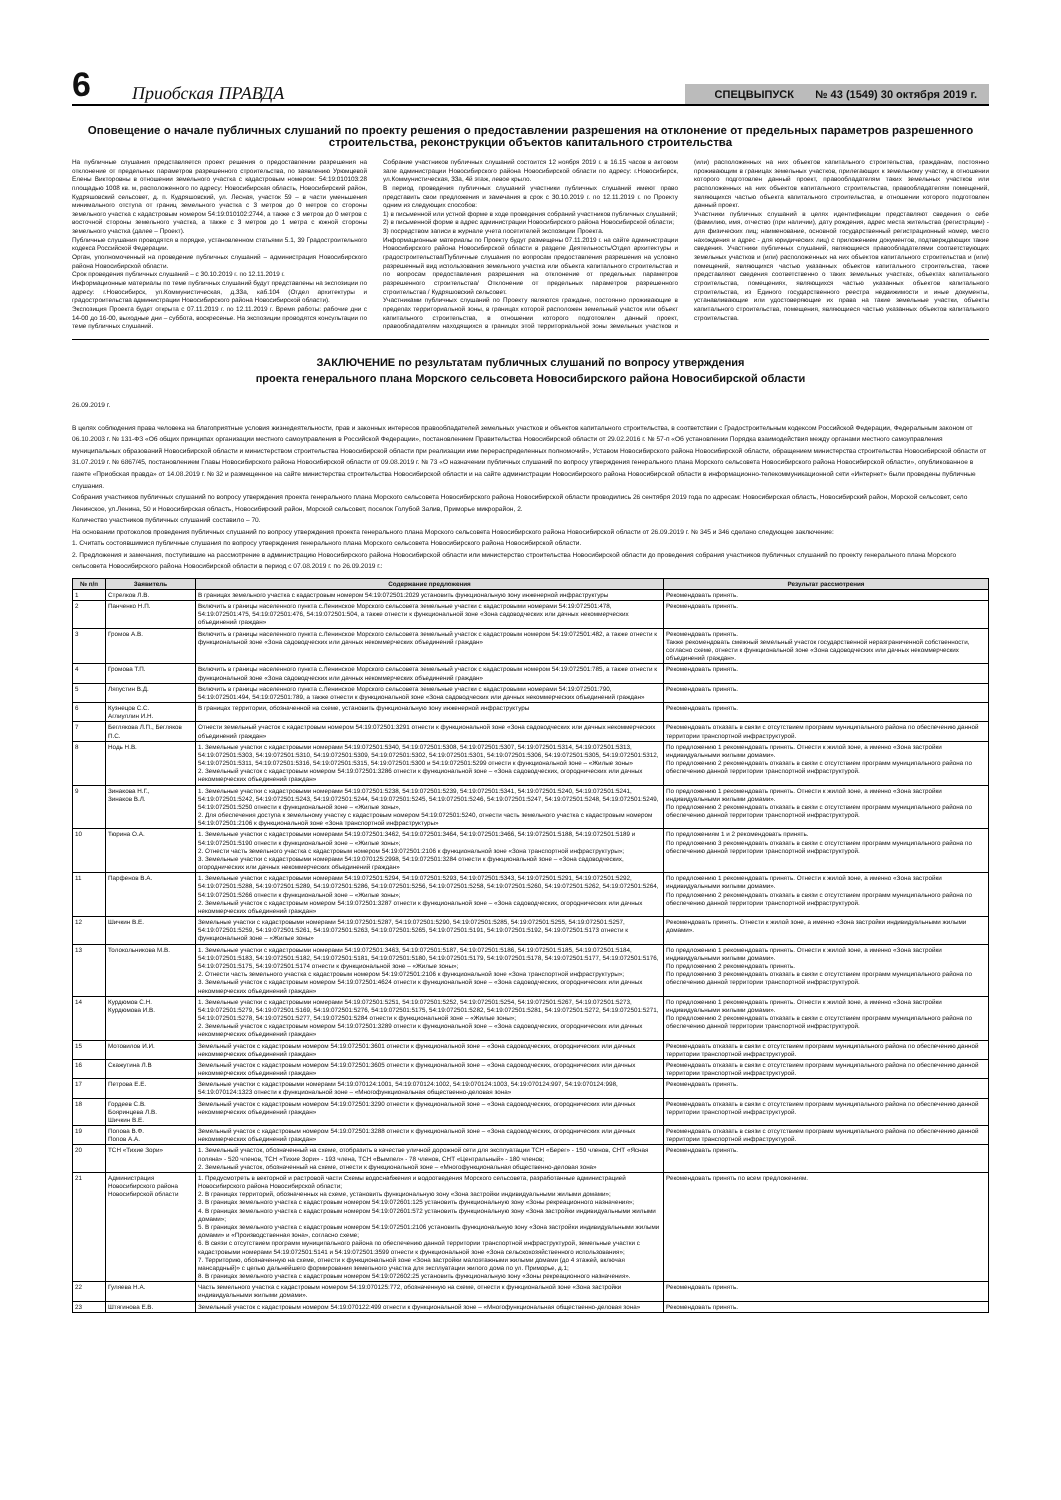6
Приобская ПРАВДА
СПЕЦВЫПУСК № 43 (1549) 30 октября 2019 г.
Оповещение о начале публичных слушаний по проекту решения о предоставлении разрешения на отклонение от предельных параметров разрешенного строительства, реконструкции объектов капитального строительства
На публичные слушания представляется проект решения о предоставлении разрешения на отклонение от предельных параметров разрешенного строительства, по заявлению Урюмцевой Елены Викторовны в отношении земельного участка с кадастровым номером: 54:19:010103:28 площадью 1008 кв. м, расположенного по адресу: Новосибирская область, Новосибирский район, Кудряшовский сельсовет, д. п. Кудряшовский, ул. Лесная, участок 59 – в части уменьшения минимального отступа от границ земельного участка с 3 метров до 0 метров со стороны земельного участка с кадастровым номером 54:19:010102:2744, а также с 3 метров до 0 метров с восточной стороны земельного участка, а также с 3 метров до 1 метра с южной стороны земельного участка (далее – Проект).
Публичные слушания проводятся в порядке, установленном статьями 5.1, 39 Градостроительного кодекса Российской Федерации.
Орган, уполномоченный на проведение публичных слушаний – администрация Новосибирского района Новосибирской области.
Срок проведения публичных слушаний – с 30.10.2019 г. по 12.11.2019 г.
Информационные материалы по теме публичных слушаний будут представлены на экспозиции по адресу: г.Новосибирск, ул.Коммунистическая, д.33а, каб.104 (Отдел архитектуры и градостроительства администрации Новосибирского района Новосибирской области).
Экспозиция Проекта будет открыта с 07.11.2019 г. по 12.11.2019 г. Время работы: рабочие дни с 14-00 до 16-00, выходные дни – суббота, воскресенье. На экспозиции проводятся консультации по теме публичных слушаний.
Собрание участников публичных слушаний состоится 12 ноября 2019 г. в 16.15 часов в актовом зале администрации Новосибирского района Новосибирской области по адресу: г.Новосибирск, ул.Коммунистическая, 33а, 4й этаж, левое крыло.
В период проведения публичных слушаний участники публичных слушаний имеют право представить свои предложения и замечания в срок с 30.10.2019 г. по 12.11.2019 г. по Проекту одним из следующих способов:
1) в письменной или устной форме в ходе проведения собраний участников публичных слушаний;
2) в письменной форме в адрес администрации Новосибирского района Новосибирской области;
3) посредством записи в журнале учета посетителей экспозиции Проекта.
Информационные материалы по Проекту будут размещены 07.11.2019 г. на сайте администрации Новосибирского района Новосибирской области в разделе Деятельность/Отдел архитектуры и градостроительства/Публичные слушания по вопросам предоставления разрешения на условно разрешенный вид использования земельного участка или объекта капитального строительства и по вопросам предоставления разрешения на отклонение от предельных параметров разрешенного строительства/ Отклонение от предельных параметров разрешенного строительства / Кудряшовский сельсовет.
Участниками публичных слушаний по Проекту являются граждане, постоянно проживающие в пределах территориальной зоны, в границах которой расположен земельный участок или объект капитального строительства, в отношении которого подготовлен данный проект, правообладателям находящихся в границах этой территориальной зоны земельных участков и (или) расположенных на них объектов капитального строительства, гражданам, постоянно проживающим в границах земельных участков, прилегающих к земельному участку, в отношении которого подготовлен данный проект, правообладателям таких земельных участков или расположенных на них объектов капитального строительства, правообладателям помещений, являющихся частью объекта капитального строительства, в отношении которого подготовлен данный проект.
Участники публичных слушаний в целях идентификации представляют сведения о себе (фамилию, имя, отчество (при наличии), дату рождения, адрес места жительства (регистрации) - для физических лиц; наименование, основной государственный регистрационный номер, место нахождения и адрес - для юридических лиц) с приложением документов, подтверждающих такие сведения. Участники публичных слушаний, являющиеся правообладателями соответствующих земельных участков и (или) расположенных на них объектов капитального строительства и (или) помещений, являющихся частью указанных объектов капитального строительства, также представляют сведения соответственно о таких земельных участках, объектах капитального строительства, помещениях, являющихся частью указанных объектов капитального строительства, из Единого государственного реестра недвижимости и иные документы, устанавливающие или удостоверяющие их права на такие земельные участки, объекты капитального строительства, помещения, являющиеся частью указанных объектов капитального строительства.
ЗАКЛЮЧЕНИЕ по результатам публичных слушаний по вопросу утверждения
проекта генерального плана Морского сельсовета Новосибирского района Новосибирской области
26.09.2019 г.
В целях соблюдения права человека на благоприятные условия жизнедеятельности, прав и законных интересов правообладателей земельных участков и объектов капитального строительства, в соответствии с Градостроительным кодексом Российской Федерации, Федеральным законом от 06.10.2003 г. № 131-ФЗ «Об общих принципах организации местного самоуправления в Российской Федерации», постановлением Правительства Новосибирской области от 29.02.2016 г. № 57-п «Об установлении Порядка взаимодействия между органами местного самоуправления муниципальных образований Новосибирской области и министерством строительства Новосибирской области при реализации ими перераспределенных полномочий», Уставом Новосибирского района Новосибирской области, обращением министерства строительства Новосибирской области от 31.07.2019 г. № 6867/45, постановлением Главы Новосибирского района Новосибирской области от 09.08.2019 г. № 73 «О назначении публичных слушаний по вопросу утверждения генерального плана Морского сельсовета Новосибирского района Новосибирской области», опубликованное в газете «Приобская правда» от 14.08.2019 г. № 32 и размещенное на сайте министерства строительства Новосибирской области и на сайте администрации Новосибирского района Новосибирской области в информационно-телекоммуникационной сети «Интернет» были проведены публичные слушания.
Собрания участников публичных слушаний по вопросу утверждения проекта генерального плана Морского сельсовета Новосибирского района Новосибирской области проводились 26 сентября 2019 года по адресам: Новосибирская область, Новосибирский район, Морской сельсовет, село Ленинское, ул.Ленина, 50 и Новосибирская область, Новосибирский район, Морской сельсовет, поселок Голубой Залив, Приморье микрорайон, 2.
Количество участников публичных слушаний составило – 70.
На основании протоколов проведения публичных слушаний по вопросу утверждения проекта генерального плана Морского сельсовета Новосибирского района Новосибирской области от 26.09.2019 г. № 345 и 346 сделано следующее заключение:
1. Считать состоявшимися публичные слушания по вопросу утверждения генерального плана Морского сельсовета Новосибирского района Новосибирской области.
2. Предложения и замечания, поступившие на рассмотрение в администрацию Новосибирского района Новосибирской области или министерство строительства Новосибирской области до проведения собрания участников публичных слушаний по проекту генерального плана Морского сельсовета Новосибирского района Новосибирской области в период с 07.08.2019 г. по 26.09.2019 г.:
| № п/п | Заявитель | Содержание предложения | Результат рассмотрения |
| --- | --- | --- | --- |
| 1 | Стрелков Л.В. | В границах земельного участка с кадастровым номером 54:19:072501:2029 установить функциональную зону инженерной инфраструктуры | Рекомендовать принять. |
| 2 | Панченко Н.П. | Включить в границы населенного пункта с.Ленинское Морского сельсовета земельные участки с кадастровыми номерами 54:19:072501:478, 54:19:072501:475, 54:19:072501:476, 54:19:072501:504, а также отнести к функциональной зоне «Зона садоводческих или дачных некоммерческих объединений граждан» | Рекомендовать принять. |
| 3 | Громов А.В. | Включить в границы населенного пункта с.Ленинское Морского сельсовета земельный участок с кадастровым номером 54:19:072501:482, а также отнести к функциональной зоне «Зона садоводческих или дачных некоммерческих объединений граждан» | Рекомендовать принять. Также рекомендовать смежный земельный участок государственной неразграниченной собственности, согласно схеме, отнести к функциональной зоне «Зона садоводческих или дачных некоммерческих объединений граждан». |
| 4 | Громова Т.П. | Включить в границы населенного пункта с.Ленинское Морского сельсовета земельный участок с кадастровым номером 54:19:072501:785, а также отнести к функциональной зоне «Зона садоводческих или дачных некоммерческих объединений граждан» | Рекомендовать принять. |
| 5 | Ляпустин В.Д. | Включить в границы населенного пункта с.Ленинское Морского сельсовета земельные участки с кадастровыми номерами 54:19:072501:790, 54:19:072501:494, 54:19:072501:789, а также отнести к функциональной зоне «Зона садоводческих или дачных некоммерческих объединений граждан» | Рекомендовать принять. |
| 6 | Кузнецов С.С. Аглиуллин И.Н. | В границах территории, обозначенной на схеме, установить функциональную зону инженерной инфраструктуры | Рекомендовать принять. |
| 7 | Беглякова Л.П., Бегляков П.С. | Отнести земельный участок с кадастровым номером 54:19:072501:3291 отнести к функциональной зоне «Зона садоводческих или дачных некоммерческих объединений граждан» | Рекомендовать отказать в связи с отсутствием программ муниципального района по обеспечению данной территории транспортной инфраструктурой. |
| 8 | Нодь Н.В. | 1. Земельные участки с кадастровыми номерами 54:19:072501:5340, 54:19:072501:5308, 54:19:072501:5307, 54:19:072501:5314, 54:19:072501:5313, 54:19:072501:5303, 54:19:072501:5310, 54:19:072501:5309, 54:19:072501:5302, 54:19:072501:5301, 54:19:072501:5306, 54:19:072501:5305, 54:19:072501:5312, 54:19:072501:5311, 54:19:072501:5316, 54:19:072501:5315, 54:19:072501:5300 и 54:19:072501:5299 отнести к функциональной зоне – «Жилые зоны» 2. Земельный участок с кадастровым номером 54:19:072501:3286 отнести к функциональной зоне – «Зона садоводческих, огороднических или дачных некоммерческих объединений граждан» | По предложению 1 рекомендовать принять. Отнести к жилой зоне, а именно «Зона застройки индивидуальными жилыми домами». По предложению 2 рекомендовать отказать в связи с отсутствием программ муниципального района по обеспечению данной территории транспортной инфраструктурой. |
| 9 | Зинакова Н.Г., Зинаков В.Л. | 1. Земельные участки с кадастровыми номерами 54:19:072501:5238, 54:19:072501:5239, 54:19:072501:5341, 54:19:072501:5240, 54:19:072501:5241, 54:19:072501:5242, 54:19:072501:5243, 54:19:072501:5244, 54:19:072501:5245, 54:19:072501:5246, 54:19:072501:5247, 54:19:072501:5248, 54:19:072501:5249, 54:19:072501:5250 отнести к функциональной зоне – «Жилые зоны», 2. Для обеспечения доступа к земельному участку с кадастровым номером 54:19:072501:5240, отнести часть земельного участка с кадастровым номером 54:19:072501:2106 к функциональной зоне «Зона транспортной инфраструктуры» | По предложению 1 рекомендовать принять. Отнести к жилой зоне, а именно «Зона застройки индивидуальными жилыми домами». По предложению 2 рекомендовать отказать в связи с отсутствием программ муниципального района по обеспечению данной территории транспортной инфраструктурой. |
| 10 | Тюрина О.А. | 1. Земельные участки с кадастровыми номерами 54:19:072501:3462, 54:19:072501:3464, 54:19:072501:3466, 54:19:072501:5188, 54:19:072501:5189 и 54:19:072501:5190 отнести к функциональной зоне – «Жилые зоны»; 2. Отнести часть земельного участка с кадастровым номером 54:19:072501:2106 к функциональной зоне «Зона транспортной инфраструктуры»; 3. Земельные участки с кадастровыми номерами 54:19:070125:2998, 54:19:072501:3284 отнести к функциональной зоне – «Зона садоводческих, огороднических или дачных некоммерческих объединений граждан» | По предложениям 1 и 2 рекомендовать принять. По предложению 3 рекомендовать отказать в связи с отсутствием программ муниципального района по обеспечению данной территории транспортной инфраструктурой. |
| 11 | Парфенов В.А. | 1. Земельные участки с кадастровыми номерами 54:19:072501:5294, 54:19:072501:5293, 54:19:072501:5343, 54:19:072501:5291, 54:19:072501:5292, 54:19:072501:5288, 54:19:072501:5289, 54:19:072501:5286, 54:19:072501:5256, 54:19:072501:5258, 54:19:072501:5260, 54:19:072501:5262, 54:19:072501:5264, 54:19:072501:5266 отнести к функциональной зоне – «Жилые зоны»; 2. Земельный участок с кадастровым номером 54:19:072501:3287 отнести к функциональной зоне – «Зона садоводческих, огороднических или дачных некоммерческих объединений граждан» | По предложению 1 рекомендовать принять. Отнести к жилой зоне, а именно «Зона застройки индивидуальными жилыми домами». По предложению 2 рекомендовать отказать в связи с отсутствием программ муниципального района по обеспечению данной территории транспортной инфраструктурой. |
| 12 | Шичкин В.Е. | Земельные участки с кадастровыми номерами 54:19:072501:5287, 54:19:072501:5290, 54:19:072501:5285, 54:19:072501:5255, 54:19:072501:5257, 54:19:072501:5259, 54:19:072501:5261, 54:19:072501:5263, 54:19:072501:5265, 54:19:072501:5191, 54:19:072501:5192, 54:19:072501:5173 отнести к функциональной зоне – «Жилые зоны» | Рекомендовать принять. Отнести к жилой зоне, а именно «Зона застройки индивидуальными жилыми домами». |
| 13 | Толокольникова М.В. | 1. Земельные участки с кадастровыми номерами 54:19:072501:3463, 54:19:072501:5187, 54:19:072501:5186, 54:19:072501:5185, 54:19:072501:5184, 54:19:072501:5183, 54:19:072501:5182, 54:19:072501:5181, 54:19:072501:5180, 54:19:072501:5179, 54:19:072501:5178, 54:19:072501:5177, 54:19:072501:5176, 54:19:072501:5175, 54:19:072501:5174 отнести к функциональной зоне – «Жилые зоны»; 2. Отнести часть земельного участка с кадастровым номером 54:19:072501:2106 к функциональной зоне «Зона транспортной инфраструктуры»; 3. Земельный участок с кадастровым номером 54:19:072501:4624 отнести к функциональной зоне – «Зона садоводческих, огороднических или дачных некоммерческих объединений граждан» | По предложению 1 рекомендовать принять. Отнести к жилой зоне, а именно «Зона застройки индивидуальными жилыми домами». По предложению 2 рекомендовать принять. По предложению 3 рекомендовать отказать в связи с отсутствием программ муниципального района по обеспечению данной территории транспортной инфраструктурой. |
| 14 | Курдюмов С.Н. Курдюмова И.В. | 1. Земельные участки с кадастровыми номерами 54:19:072501:5251, 54:19:072501:5252, 54:19:072501:5254, 54:19:072501:5267, 54:19:072501:5273, 54:19:072501:5279, 54:19:072501:5169, 54:19:072501:5276, 54:19:072501:5175, 54:19:072501:5282, 54:19:072501:5281, 54:19:072501:5272, 54:19:072501:5271, 54:19:072501:5278, 54:19:072501:5277, 54:19:072501:5284 отнести к функциональной зоне – «Жилые зоны»; 2. Земельный участок с кадастровым номером 54:19:072501:3289 отнести к функциональной зоне – «Зона садоводческих, огороднических или дачных некоммерческих объединений граждан» | По предложению 1 рекомендовать принять. Отнести к жилой зоне, а именно «Зона застройки индивидуальными жилыми домами». По предложению 2 рекомендовать отказать в связи с отсутствием программ муниципального района по обеспечению данной территории транспортной инфраструктурой. |
| 15 | Мотовилов И.И. | Земельный участок с кадастровым номером 54:19:072501:3601 отнести к функциональной зоне – «Зона садоводческих, огороднических или дачных некоммерческих объединений граждан» | Рекомендовать отказать в связи с отсутствием программ муниципального района по обеспечению данной территории транспортной инфраструктурой. |
| 16 | Скажутина Л.В | Земельный участок с кадастровым номером 54:19:072501:3605 отнести к функциональной зоне – «Зона садоводческих, огороднических или дачных некоммерческих объединений граждан» | Рекомендовать отказать в связи с отсутствием программ муниципального района по обеспечению данной территории транспортной инфраструктурой. |
| 17 | Петрова Е.Е. | Земельные участки с кадастровыми номерами 54:19:070124:1001, 54:19:070124:1002, 54:19:070124:1003, 54:19:070124:997, 54:19:070124:998, 54:19:070124:1323 отнести к функциональной зоне – «Многофункциональная общественно-деловая зона» | Рекомендовать принять. |
| 18 | Гордеев С.В. Бояринцева Л.В. Шичкин В.Е. | Земельный участок с кадастровым номером 54:19:072501:3290 отнести к функциональной зоне – «Зона садоводческих, огороднических или дачных некоммерческих объединений граждан» | Рекомендовать отказать в связи с отсутствием программ муниципального района по обеспечению данной территории транспортной инфраструктурой. |
| 19 | Попова В.Ф. Попов А.А. | Земельный участок с кадастровым номером 54:19:072501:3288 отнести к функциональной зоне – «Зона садоводческих, огороднических или дачных некоммерческих объединений граждан» | Рекомендовать отказать в связи с отсутствием программ муниципального района по обеспечению данной территории транспортной инфраструктурой. |
| 20 | ТСН «Тихие Зори» | 1. Земельный участок, обозначенный на схеме, отобразить в качестве уличной дорожной сети для эксплуатации ТСН «Берег» - 150 членов, СНТ «Ясная поляна» - 520 членов, ТСН «Тихие Зори» - 193 члена, ТСН «Вымпел» - 78 членов, СНТ «Центральный» - 180 членов; 2. Земельный участок, обозначенный на схеме, отнести к функциональной зоне – «Многофункциональная общественно-деловая зона» | Рекомендовать принять. |
| 21 | Администрация Новосибирского района Новосибирской области | 1. Предусмотреть в векторной и растровой части Схемы водоснабжения и водоотведения Морского сельсовета, разработанные администрацией Новосибирского района Новосибирской области; 2. В границах территорий, обозначенных на схеме, установить функциональную зону «Зона застройки индивидуальными жилыми домами»; 3. В границах земельного участка с кадастровым номером 54:19:072601:125 установить функциональную зону «Зоны рекреационного назначения»; 4. В границах земельного участка с кадастровым номером 54:19:072601:572 установить функциональную зону «Зона застройки индивидуальными жилыми домами»; 5. В границах земельного участка с кадастровым номером 54:19:072501:2106 установить функциональную зону «Зона застройки индивидуальными жилыми домами» и «Производственная зона», согласно схеме; 6. В связи с отсутствием программ муниципального района по обеспечению данной территории транспортной инфраструктурой, земельные участки с кадастровыми номерами 54:19:072501:5141 и 54:19:072501:3599 отнести к функциональной зоне «Зона сельскохозяйственного использования»; 7. Территорию, обозначенную на схеме, отнести к функциональной зоне «Зона застройки малоэтажными жилыми домами (до 4 этажей, включая мансардный)» с целью дальнейшего формирования земельного участка для эксплуатации жилого дома по ул. Приморье, д.1; 8. В границах земельного участка с кадастровым номером 54:19:072602:25 установить функциональную зону «Зоны рекреационного назначения». | Рекомендовать принять по всем предложениям. |
| 22 | Гуляева Н.А. | Часть земельного участка с кадастровым номером 54:19:070125:772, обозначенную на схеме, отнести к функциональной зоне «Зона застройки индивидуальными жилыми домами». | Рекомендовать принять. |
| 23 | Штягинова Е.В. | Земельный участок с кадастровым номером 54:19:070122:499 отнести к функциональной зоне – «Многофункциональная общественно-деловая зона» | Рекомендовать принять. |